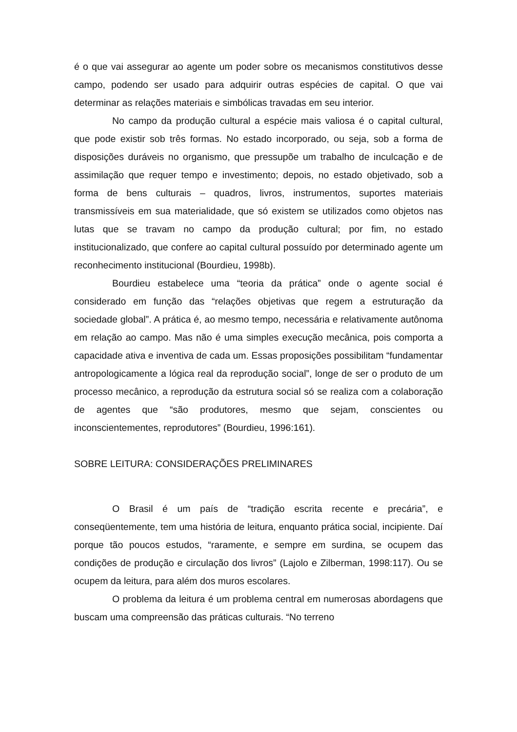é o que vai assegurar ao agente um poder sobre os mecanismos constitutivos desse campo, podendo ser usado para adquirir outras espécies de capital. O que vai determinar as relações materiais e simbólicas travadas em seu interior.
No campo da produção cultural a espécie mais valiosa é o capital cultural, que pode existir sob três formas. No estado incorporado, ou seja, sob a forma de disposições duráveis no organismo, que pressupõe um trabalho de inculcação e de assimilação que requer tempo e investimento; depois, no estado objetivado, sob a forma de bens culturais – quadros, livros, instrumentos, suportes materiais transmissíveis em sua materialidade, que só existem se utilizados como objetos nas lutas que se travam no campo da produção cultural; por fim, no estado institucionalizado, que confere ao capital cultural possuído por determinado agente um reconhecimento institucional (Bourdieu, 1998b).
Bourdieu estabelece uma “teoria da prática” onde o agente social é considerado em função das “relações objetivas que regem a estruturação da sociedade global”. A prática é, ao mesmo tempo, necessária e relativamente autônoma em relação ao campo. Mas não é uma simples execução mecânica, pois comporta a capacidade ativa e inventiva de cada um. Essas proposições possibilitam “fundamentar antropologicamente a lógica real da reprodução social”, longe de ser o produto de um processo mecânico, a reprodução da estrutura social só se realiza com a colaboração de agentes que “são produtores, mesmo que sejam, conscientes ou inconscientementes, reprodutores” (Bourdieu, 1996:161).
SOBRE LEITURA: CONSIDERAÇÕES PRELIMINARES
O Brasil é um país de “tradição escrita recente e precária”, e conseqüentemente, tem uma história de leitura, enquanto prática social, incipiente. Daí porque tão poucos estudos, “raramente, e sempre em surdina, se ocupem das condições de produção e circulação dos livros” (Lajolo e Zilberman, 1998:117). Ou se ocupem da leitura, para além dos muros escolares.
O problema da leitura é um problema central em numerosas abordagens que buscam uma compreensão das práticas culturais. “No terreno